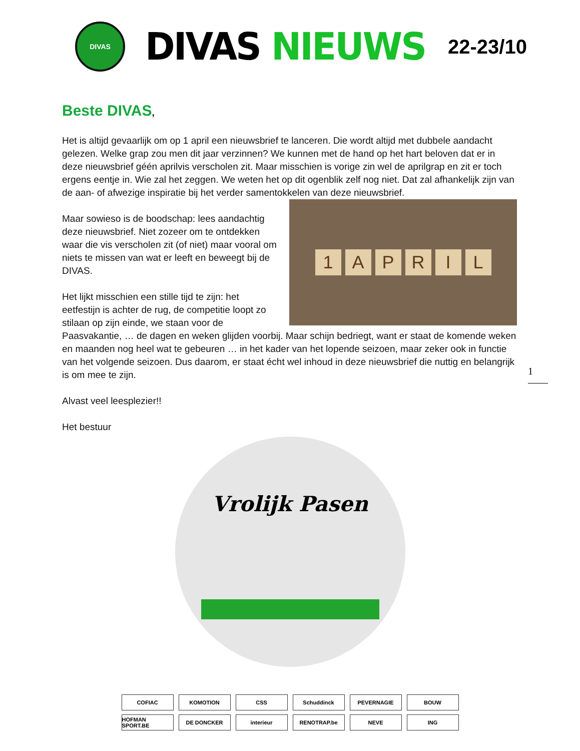DIVAS
DIVAS NIEUWS
22-23/10
Beste DIVAS,
Het is altijd gevaarlijk om op 1 april een nieuwsbrief te lanceren. Die wordt altijd met dubbele aandacht gelezen. Welke grap zou men dit jaar verzinnen? We kunnen met de hand op het hart beloven dat er in deze nieuwsbrief géén aprilvis verscholen zit. Maar misschien is vorige zin wel de aprilgrap en zit er toch ergens eentje in. Wie zal het zeggen. We weten het op dit ogenblik zelf nog niet. Dat zal afhankelijk zijn van de aan- of afwezige inspiratie bij het verder samentokkelen van deze nieuwsbrief.
1 APRIL
Maar sowieso is de boodschap: lees aandachtig deze nieuwsbrief. Niet zozeer om te ontdekken waar die vis verscholen zit (of niet) maar vooral om niets te missen van wat er leeft en beweegt bij de DIVAS.
Het lijkt misschien een stille tijd te zijn: het eetfestijn is achter de rug, de competitie loopt zo stilaan op zijn einde, we staan voor de Paasvakantie, … de dagen en weken glijden voorbij. Maar schijn bedriegt, want er staat de komende weken en maanden nog heel wat te gebeuren … in het kader van het lopende seizoen, maar zeker ook in functie van het volgende seizoen. Dus daarom, er staat écht wel inhoud in deze nieuwsbrief die nuttig en belangrijk is om mee te zijn.
Alvast veel leesplezier!!
Het bestuur
1
Vrolijk Pasen
COFIAC
KOMOTION
CSS
Schuddinck
PEVERNAGIE
BOUW
HOFMAN SPORT.BE
DE DONCKER
interieur
RENOTRAP.be
NEVE
ING